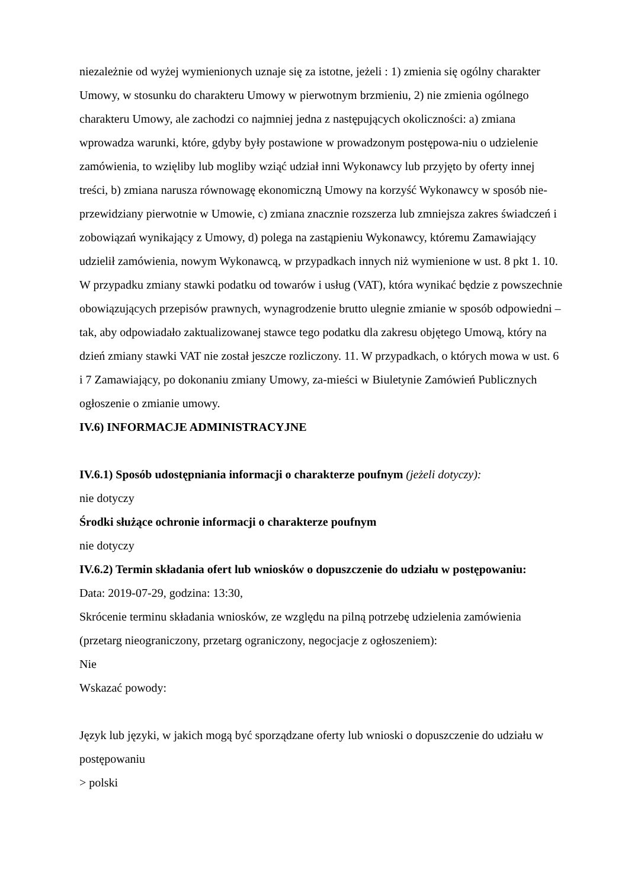niezależnie od wyżej wymienionych uznaje się za istotne, jeżeli : 1) zmienia się ogólny charakter Umowy, w stosunku do charakteru Umowy w pierwotnym brzmieniu, 2) nie zmienia ogólnego charakteru Umowy, ale zachodzi co najmniej jedna z następujących okoliczności: a) zmiana wprowadza warunki, które, gdyby były postawione w prowadzonym postępowa-niu o udzielenie zamówienia, to wzięliby lub mogliby wziąć udział inni Wykonawcy lub przyjęto by oferty innej treści, b) zmiana narusza równowagę ekonomiczną Umowy na korzyść Wykonawcy w sposób nie-przewidziany pierwotnie w Umowie, c) zmiana znacznie rozszerza lub zmniejsza zakres świadczeń i zobowiązań wynikający z Umowy, d) polega na zastąpieniu Wykonawcy, któremu Zamawiający udzielił zamówienia, nowym Wykonawcą, w przypadkach innych niż wymienione w ust. 8 pkt 1. 10. W przypadku zmiany stawki podatku od towarów i usług (VAT), która wynikać będzie z powszechnie obowiązujących przepisów prawnych, wynagrodzenie brutto ulegnie zmianie w sposób odpowiedni – tak, aby odpowiadało zaktualizowanej stawce tego podatku dla zakresu objętego Umową, który na dzień zmiany stawki VAT nie został jeszcze rozliczony. 11. W przypadkach, o których mowa w ust. 6 i 7 Zamawiający, po dokonaniu zmiany Umowy, za-mieści w Biuletynie Zamówień Publicznych ogłoszenie o zmianie umowy.
IV.6) INFORMACJE ADMINISTRACYJNE
IV.6.1) Sposób udostępniania informacji o charakterze poufnym (jeżeli dotyczy):
nie dotyczy
Środki służące ochronie informacji o charakterze poufnym
nie dotyczy
IV.6.2) Termin składania ofert lub wniosków o dopuszczenie do udziału w postępowaniu:
Data: 2019-07-29, godzina: 13:30,
Skrócenie terminu składania wniosków, ze względu na pilną potrzebę udzielenia zamówienia (przetarg nieograniczony, przetarg ograniczony, negocjacje z ogłoszeniem):
Nie
Wskazać powody:
Język lub języki, w jakich mogą być sporządzane oferty lub wnioski o dopuszczenie do udziału w postępowaniu
> polski